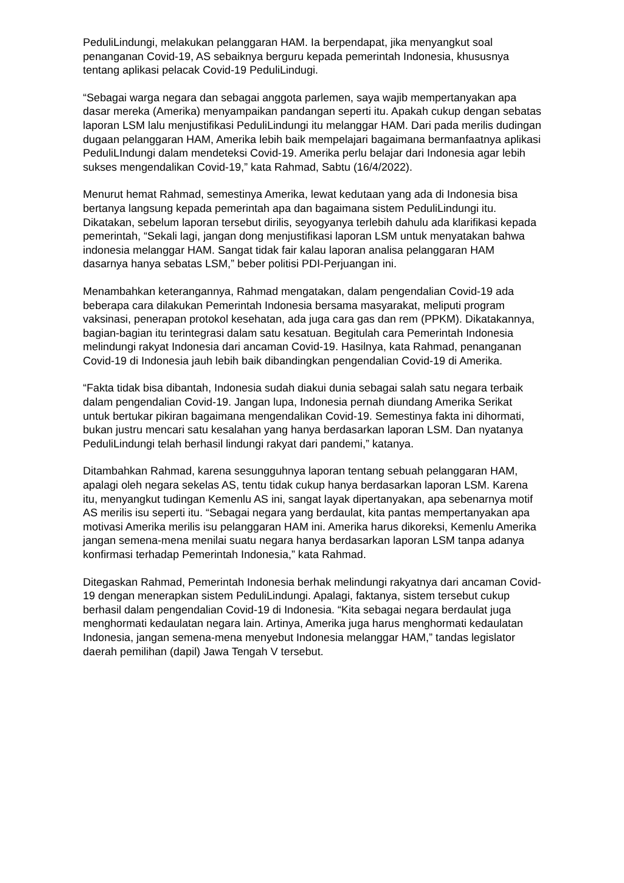PeduliLindungi, melakukan pelanggaran HAM. Ia berpendapat, jika menyangkut soal penanganan Covid-19, AS sebaiknya berguru kepada pemerintah Indonesia, khususnya tentang aplikasi pelacak Covid-19 PeduliLindugi.
“Sebagai warga negara dan sebagai anggota parlemen, saya wajib mempertanyakan apa dasar mereka (Amerika) menyampaikan pandangan seperti itu. Apakah cukup dengan sebatas laporan LSM lalu menjustifikasi PeduliLindungi itu melanggar HAM. Dari pada merilis dudingan dugaan pelanggaran HAM, Amerika lebih baik mempelajari bagaimana bermanfaatnya aplikasi PeduliLIndungi dalam mendeteksi Covid-19. Amerika perlu belajar dari Indonesia agar lebih sukses mengendalikan Covid-19,” kata Rahmad, Sabtu (16/4/2022).
Menurut hemat Rahmad, semestinya Amerika, lewat kedutaan yang ada di Indonesia bisa bertanya langsung kepada pemerintah apa dan bagaimana sistem PeduliLindungi itu. Dikatakan, sebelum laporan tersebut dirilis, seyogyanya terlebih dahulu ada klarifikasi kepada pemerintah, “Sekali lagi, jangan dong menjustifikasi laporan LSM untuk menyatakan bahwa indonesia melanggar HAM. Sangat tidak fair kalau laporan analisa pelanggaran HAM dasarnya hanya sebatas LSM,” beber politisi PDI-Perjuangan ini.
Menambahkan keterangannya, Rahmad mengatakan, dalam pengendalian Covid-19 ada beberapa cara dilakukan Pemerintah Indonesia bersama masyarakat, meliputi program vaksinasi, penerapan protokol kesehatan, ada juga cara gas dan rem (PPKM). Dikatakannya, bagian-bagian itu terintegrasi dalam satu kesatuan. Begitulah cara Pemerintah Indonesia melindungi rakyat Indonesia dari ancaman Covid-19. Hasilnya, kata Rahmad, penanganan Covid-19 di Indonesia jauh lebih baik dibandingkan pengendalian Covid-19 di Amerika.
“Fakta tidak bisa dibantah, Indonesia sudah diakui dunia sebagai salah satu negara terbaik dalam pengendalian Covid-19. Jangan lupa, Indonesia pernah diundang Amerika Serikat untuk bertukar pikiran bagaimana mengendalikan Covid-19. Semestinya fakta ini dihormati, bukan justru mencari satu kesalahan yang hanya berdasarkan laporan LSM. Dan nyatanya PeduliLindungi telah berhasil lindungi rakyat dari pandemi,” katanya.
Ditambahkan Rahmad, karena sesungguhnya laporan tentang sebuah pelanggaran HAM, apalagi oleh negara sekelas AS, tentu tidak cukup hanya berdasarkan laporan LSM. Karena itu, menyangkut tudingan Kemenlu AS ini, sangat layak dipertanyakan, apa sebenarnya motif AS merilis isu seperti itu. “Sebagai negara yang berdaulat, kita pantas mempertanyakan apa motivasi Amerika merilis isu pelanggaran HAM ini. Amerika harus dikoreksi, Kemenlu Amerika jangan semena-mena menilai suatu negara hanya berdasarkan laporan LSM tanpa adanya konfirmasi terhadap Pemerintah Indonesia,” kata Rahmad.
Ditegaskan Rahmad, Pemerintah Indonesia berhak melindungi rakyatnya dari ancaman Covid-19 dengan menerapkan sistem PeduliLindungi. Apalagi, faktanya, sistem tersebut cukup berhasil dalam pengendalian Covid-19 di Indonesia. “Kita sebagai negara berdaulat juga menghormati kedaulatan negara lain. Artinya, Amerika juga harus menghormati kedaulatan Indonesia, jangan semena-mena menyebut Indonesia melanggar HAM,” tandas legislator daerah pemilihan (dapil) Jawa Tengah V tersebut.